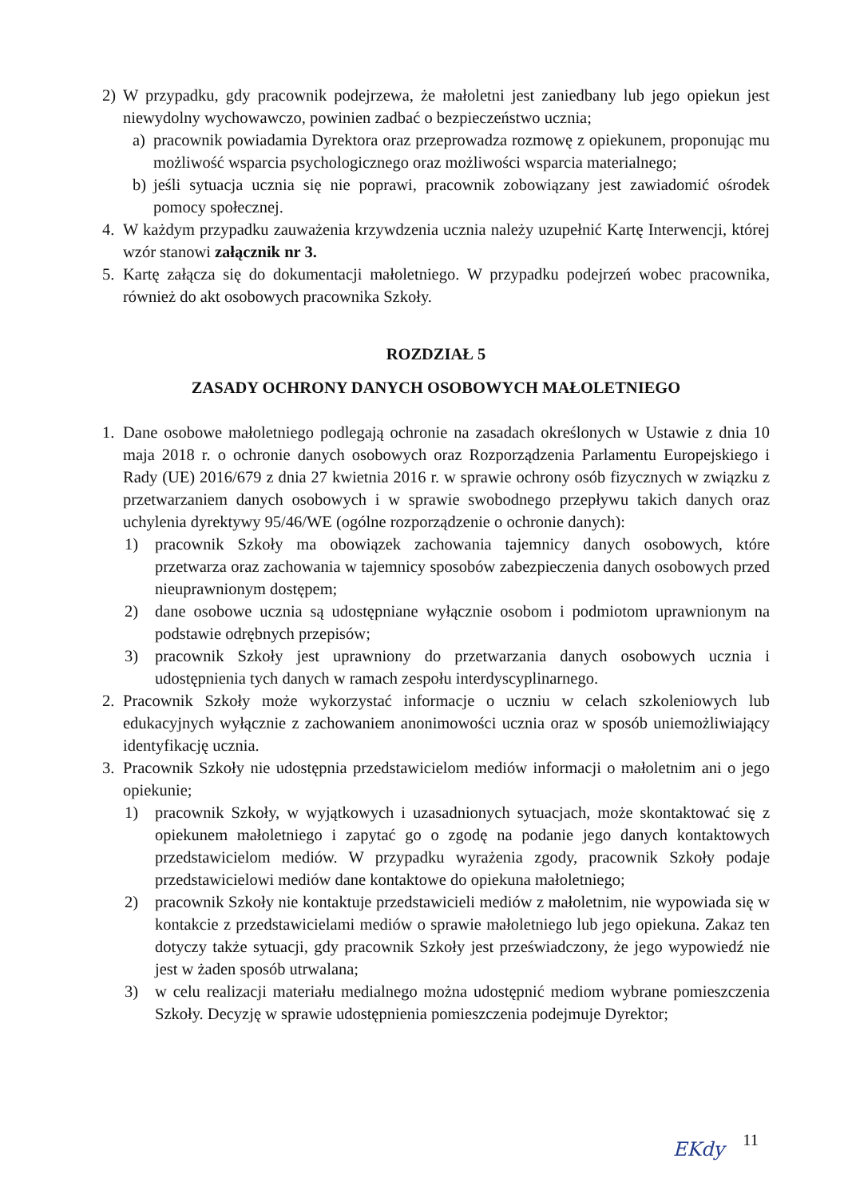2) W przypadku, gdy pracownik podejrzewa, że małoletni jest zaniedbany lub jego opiekun jest niewydolny wychowawczo, powinien zadbać o bezpieczeństwo ucznia;
a) pracownik powiadamia Dyrektora oraz przeprowadza rozmowę z opiekunem, proponując mu możliwość wsparcia psychologicznego oraz możliwości wsparcia materialnego;
b) jeśli sytuacja ucznia się nie poprawi, pracownik zobowiązany jest zawiadomić ośrodek pomocy społecznej.
4. W każdym przypadku zauważenia krzywdzenia ucznia należy uzupełnić Kartę Interwencji, której wzór stanowi załącznik nr 3.
5. Kartę załącza się do dokumentacji małoletniego. W przypadku podejrzeń wobec pracownika, również do akt osobowych pracownika Szkoły.
ROZDZIAŁ 5
ZASADY OCHRONY DANYCH OSOBOWYCH MAŁOLETNIEGO
1. Dane osobowe małoletniego podlegają ochronie na zasadach określonych w Ustawie z dnia 10 maja 2018 r. o ochronie danych osobowych oraz Rozporządzenia Parlamentu Europejskiego i Rady (UE) 2016/679 z dnia 27 kwietnia 2016 r. w sprawie ochrony osób fizycznych w związku z przetwarzaniem danych osobowych i w sprawie swobodnego przepływu takich danych oraz uchylenia dyrektywy 95/46/WE (ogólne rozporządzenie o ochronie danych):
1) pracownik Szkoły ma obowiązek zachowania tajemnicy danych osobowych, które przetwarza oraz zachowania w tajemnicy sposobów zabezpieczenia danych osobowych przed nieuprawnionym dostępem;
2) dane osobowe ucznia są udostępniane wyłącznie osobom i podmiotom uprawnionym na podstawie odrębnych przepisów;
3) pracownik Szkoły jest uprawniony do przetwarzania danych osobowych ucznia i udostępnienia tych danych w ramach zespołu interdyscyplinarnego.
2. Pracownik Szkoły może wykorzystać informacje o uczniu w celach szkoleniowych lub edukacyjnych wyłącznie z zachowaniem anonimowości ucznia oraz w sposób uniemożliwiający identyfikację ucznia.
3. Pracownik Szkoły nie udostępnia przedstawicielom mediów informacji o małoletnim ani o jego opiekunie;
1) pracownik Szkoły, w wyjątkowych i uzasadnionych sytuacjach, może skontaktować się z opiekunem małoletniego i zapytać go o zgodę na podanie jego danych kontaktowych przedstawicielom mediów. W przypadku wyrażenia zgody, pracownik Szkoły podaje przedstawicielowi mediów dane kontaktowe do opiekuna małoletniego;
2) pracownik Szkoły nie kontaktuje przedstawicieli mediów z małoletnim, nie wypowiada się w kontakcie z przedstawicielami mediów o sprawie małoletniego lub jego opiekuna. Zakaz ten dotyczy także sytuacji, gdy pracownik Szkoły jest przeświadczony, że jego wypowiedź nie jest w żaden sposób utrwalana;
3) w celu realizacji materiału medialnego można udostępnić mediom wybrane pomieszczenia Szkoły. Decyzję w sprawie udostępnienia pomieszczenia podejmuje Dyrektor;
EKdy 11